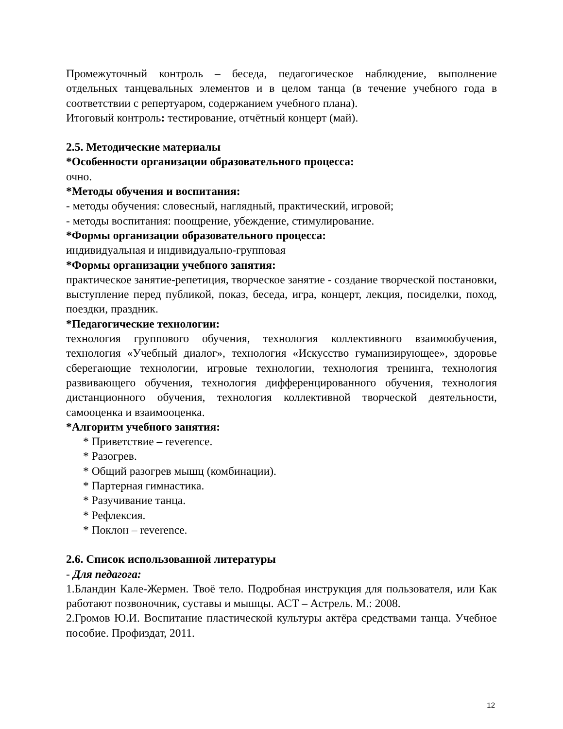Промежуточный контроль – беседа, педагогическое наблюдение, выполнение отдельных танцевальных элементов и в целом танца (в течение учебного года в соответствии с репертуаром, содержанием учебного плана).
Итоговый контроль: тестирование, отчётный концерт (май).
2.5. Методические материалы
*Особенности организации образовательного процесса:
очно.
*Методы обучения и воспитания:
- методы обучения: словесный, наглядный, практический, игровой;
- методы воспитания: поощрение, убеждение, стимулирование.
*Формы организации образовательного процесса:
индивидуальная и индивидуально-групповая
*Формы организации учебного занятия:
практическое занятие-репетиция, творческое занятие - создание творческой постановки, выступление перед публикой, показ, беседа, игра, концерт, лекция, посиделки, поход, поездки, праздник.
*Педагогические технологии:
технология группового обучения, технология коллективного взаимообучения, технология «Учебный диалог», технология «Искусство гуманизирующее», здоровье сберегающие технологии, игровые технологии, технология тренинга, технология развивающего обучения, технология дифференцированного обучения, технология дистанционного обучения, технология коллективной творческой деятельности, самооценка и взаимооценка.
*Алгоритм учебного занятия:
* Приветствие – reverence.
* Разогрев.
* Общий разогрев мышц (комбинации).
* Партерная гимнастика.
* Разучивание танца.
* Рефлексия.
* Поклон – reverence.
2.6. Список использованной литературы
- Для педагога:
1.Бландин Кале-Жермен. Твоё тело. Подробная инструкция для пользователя, или Как работают позвоночник, суставы и мышцы. АСТ – Астрель. М.: 2008.
2.Громов Ю.И. Воспитание пластической культуры актёра средствами танца. Учебное пособие. Профиздат, 2011.
12